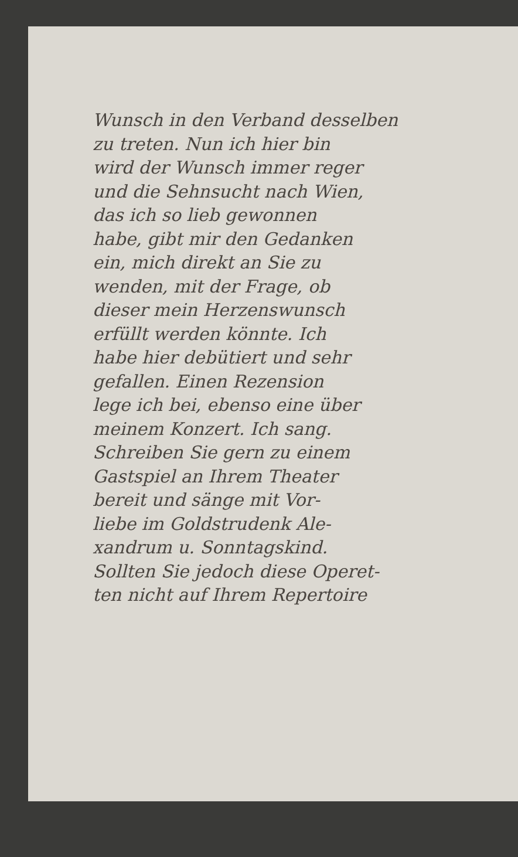Wunsch in den Verband desselben
zu treten. Nun ich hier bin
wird der Wunsch immer reger
und die Sehnsucht nach Wien,
das ich so lieb gewonnen
habe, gibt mir den Gedanken
ein, mich direkt an Sie zu
wenden, mit der Frage, ob
dieser mein Herzenswunsch
erfüllt werden könnte. Ich
habe hier debütiert und sehr
gefallen. Einen Rezension
lege ich bei, ebenso eine über
meinem Konzert. Ich sang.
Schreiben Sie gern zu einem
Gastspiel an Ihrem Theater
bereit und sänge mit Vor-
liebe im Goldstrudenk Ale-
xandrum u. Sonntagskind.
Sollten Sie jedoch diese Operet-
ten nicht auf Ihrem Repertoire